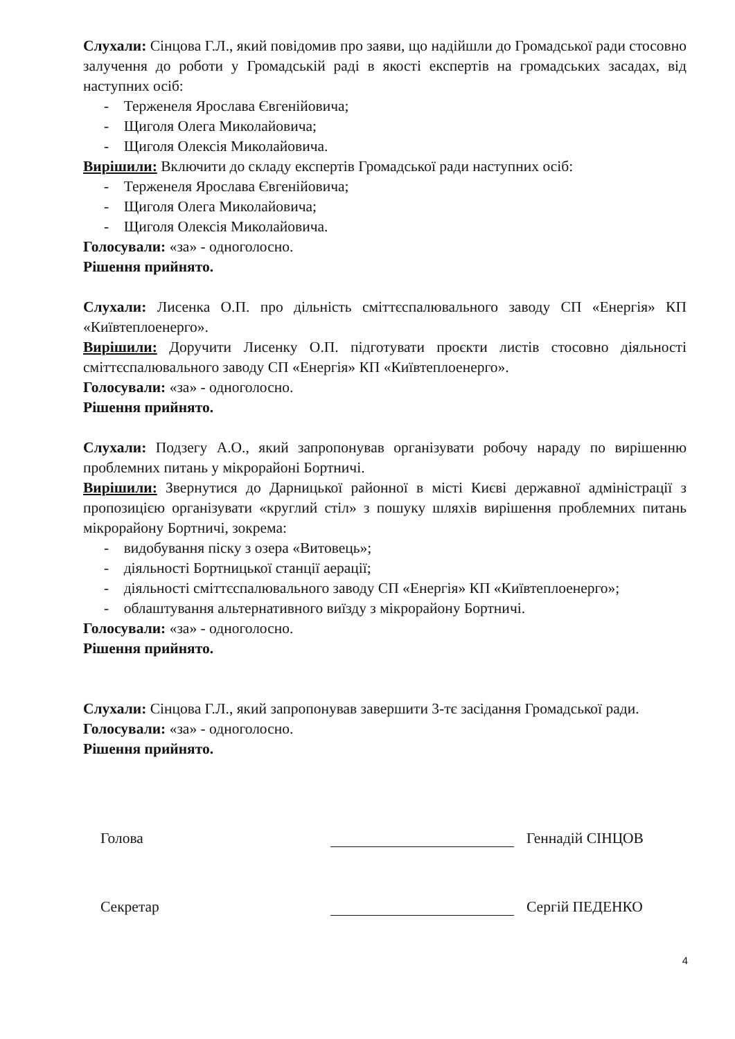Слухали: Сінцова Г.Л., який повідомив про заяви, що надійшли до Громадської ради стосовно залучення до роботи у Громадській раді в якості експертів на громадських засадах, від наступних осіб:
- Терженеля Ярослава Євгенійовича;
- Щиголя Олега Миколайовича;
- Щиголя Олексія Миколайовича.
Вирішили: Включити до складу експертів Громадської ради наступних осіб:
- Терженеля Ярослава Євгенійовича;
- Щиголя Олега Миколайовича;
- Щиголя Олексія Миколайовича.
Голосували: «за» - одноголосно.
Рішення прийнято.
Слухали: Лисенка О.П. про дільність сміттєспалювального заводу СП «Енергія» КП «Київтеплоенерго».
Вирішили: Доручити Лисенку О.П. підготувати проєкти листів стосовно діяльності сміттєспалювального заводу СП «Енергія» КП «Київтеплоенерго».
Голосували: «за» - одноголосно.
Рішення прийнято.
Слухали: Подзегу А.О., який запропонував організувати робочу нараду по вирішенню проблемних питань у мікрорайоні Бортничі.
Вирішили: Звернутися до Дарницької районної в місті Києві державної адміністрації з пропозицією організувати «круглий стіл» з пошуку шляхів вирішення проблемних питань мікрорайону Бортничі, зокрема:
- видобування піску з озера «Витовець»;
- діяльності Бортницької станції аерації;
- діяльності сміттєспалювального заводу СП «Енергія» КП «Київтеплоенерго»;
- облаштування альтернативного виїзду з мікрорайону Бортничі.
Голосували: «за» - одноголосно.
Рішення прийнято.
Слухали: Сінцова Г.Л., який запропонував завершити 3-тє засідання Громадської ради.
Голосували: «за» - одноголосно.
Рішення прийнято.
Голова Геннадій СІНЦОВ
Секретар Сергій ПЕДЕНКО
4